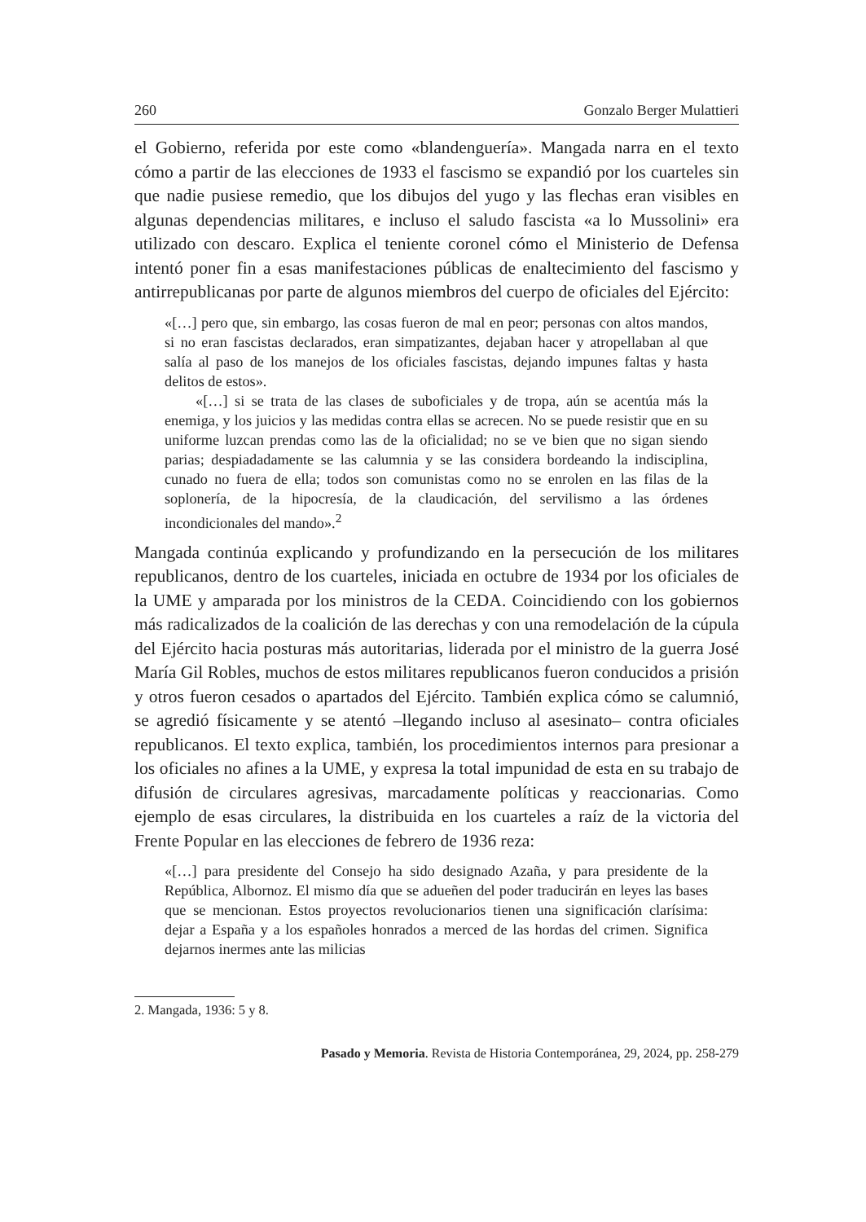260 Gonzalo Berger Mulattieri
el Gobierno, referida por este como «blandenguería». Mangada narra en el texto cómo a partir de las elecciones de 1933 el fascismo se expandió por los cuarteles sin que nadie pusiese remedio, que los dibujos del yugo y las flechas eran visibles en algunas dependencias militares, e incluso el saludo fascista «a lo Mussolini» era utilizado con descaro. Explica el teniente coronel cómo el Ministerio de Defensa intentó poner fin a esas manifestaciones públicas de enaltecimiento del fascismo y antirrepublicanas por parte de algunos miembros del cuerpo de oficiales del Ejército:
«[…] pero que, sin embargo, las cosas fueron de mal en peor; personas con altos mandos, si no eran fascistas declarados, eran simpatizantes, dejaban hacer y atropellaban al que salía al paso de los manejos de los oficiales fascistas, dejando impunes faltas y hasta delitos de estos».
«[…] si se trata de las clases de suboficiales y de tropa, aún se acentúa más la enemiga, y los juicios y las medidas contra ellas se acrecen. No se puede resistir que en su uniforme luzcan prendas como las de la oficialidad; no se ve bien que no sigan siendo parias; despiadadamente se las calumnia y se las considera bordeando la indisciplina, cunado no fuera de ella; todos son comunistas como no se enrolen en las filas de la soplonería, de la hipocresía, de la claudicación, del servilismo a las órdenes incondicionales del mando».<sup>2</sup>
Mangada continúa explicando y profundizando en la persecución de los militares republicanos, dentro de los cuarteles, iniciada en octubre de 1934 por los oficiales de la UME y amparada por los ministros de la CEDA. Coincidiendo con los gobiernos más radicalizados de la coalición de las derechas y con una remodelación de la cúpula del Ejército hacia posturas más autoritarias, liderada por el ministro de la guerra José María Gil Robles, muchos de estos militares republicanos fueron conducidos a prisión y otros fueron cesados o apartados del Ejército. También explica cómo se calumnió, se agredió físicamente y se atentó –llegando incluso al asesinato– contra oficiales republicanos. El texto explica, también, los procedimientos internos para presionar a los oficiales no afines a la UME, y expresa la total impunidad de esta en su trabajo de difusión de circulares agresivas, marcadamente políticas y reaccionarias. Como ejemplo de esas circulares, la distribuida en los cuarteles a raíz de la victoria del Frente Popular en las elecciones de febrero de 1936 reza:
«[…] para presidente del Consejo ha sido designado Azaña, y para presidente de la República, Albornoz. El mismo día que se adueñen del poder traducirán en leyes las bases que se mencionan. Estos proyectos revolucionarios tienen una significación clarísima: dejar a España y a los españoles honrados a merced de las hordas del crimen. Significa dejarnos inermes ante las milicias
2. Mangada, 1936: 5 y 8.
Pasado y Memoria. Revista de Historia Contemporánea, 29, 2024, pp. 258-279